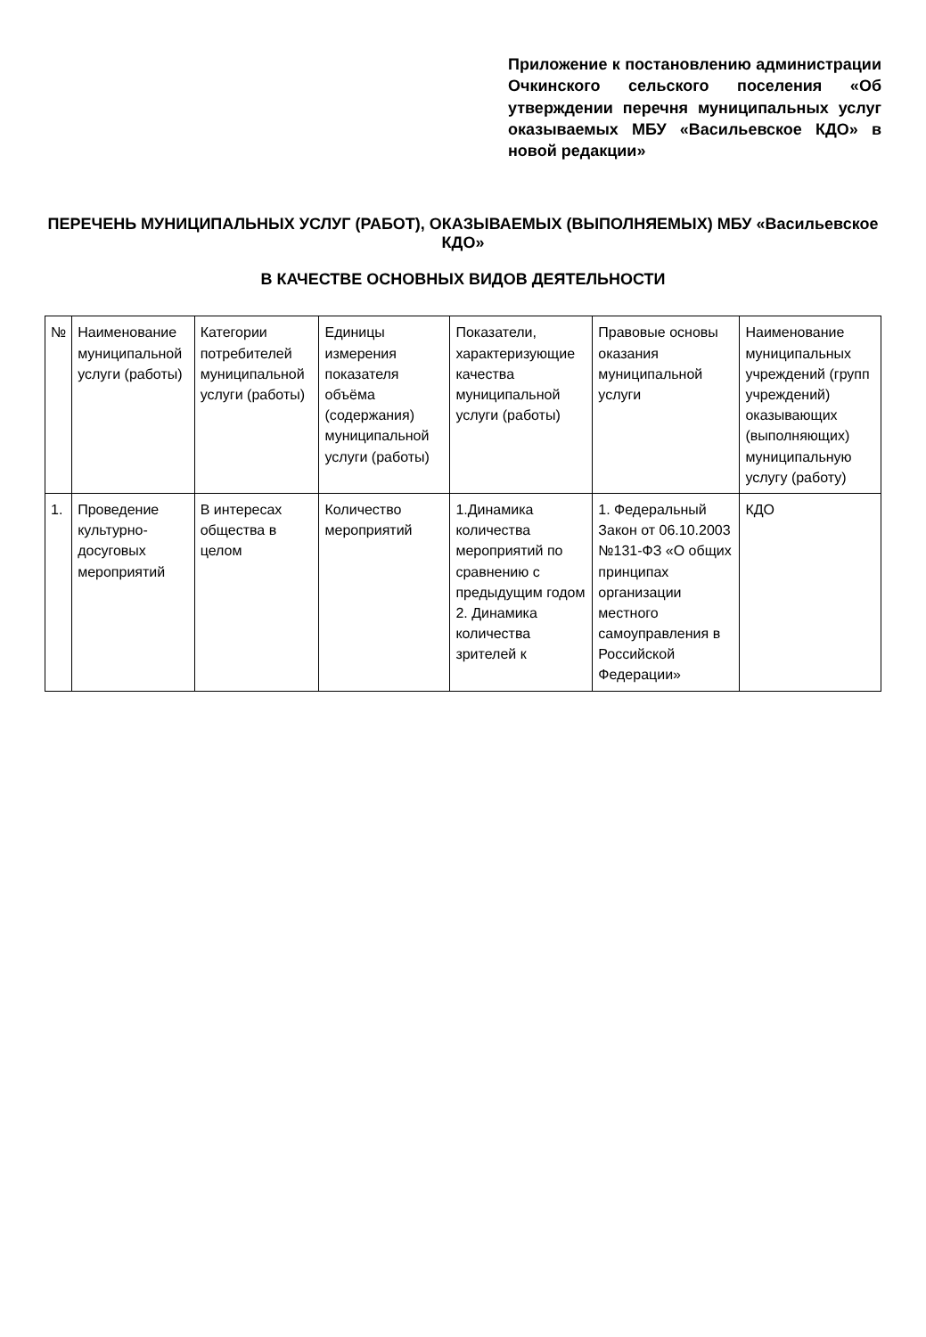Приложение к постановлению администрации Очкинского сельского поселения «Об утверждении перечня муниципальных услуг оказываемых МБУ «Васильевское КДО» в новой редакции»
ПЕРЕЧЕНЬ МУНИЦИПАЛЬНЫХ УСЛУГ (РАБОТ), ОКАЗЫВАЕМЫХ (ВЫПОЛНЯЕМЫХ) МБУ «Васильевское КДО»
В КАЧЕСТВЕ ОСНОВНЫХ ВИДОВ ДЕЯТЕЛЬНОСТИ
| № | Наименование муниципальной услуги (работы) | Категории потребителей муниципальной услуги (работы) | Единицы измерения показателя объёма (содержания) муниципальной услуги (работы) | Показатели, характеризующие качества муниципальной услуги (работы) | Правовые основы оказания муниципальной услуги | Наименование муниципальных учреждений (групп учреждений) оказывающих (выполняющих) муниципальную услугу (работу) |
| --- | --- | --- | --- | --- | --- | --- |
| 1. | Проведение культурно-досуговых мероприятий | В интересах общества в целом | Количество мероприятий | 1.Динамика количества мероприятий по сравнению с предыдущим годом 2. Динамика количества зрителей к | 1. Федеральный Закон от 06.10.2003 №131-ФЗ «О общих принципах организации местного самоуправления в Российской Федерации» | КДО |